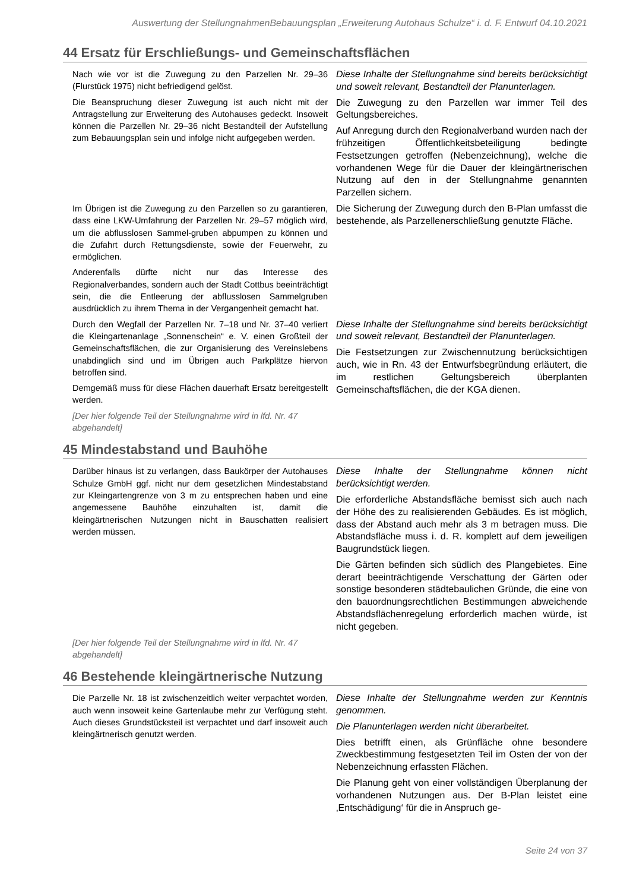Auswertung der StellungnahmenBebauungsplan „Erweiterung Autohaus Schulze“ i. d. F. Entwurf 04.10.2021
44 Ersatz für Erschließungs- und Gemeinschaftsflächen
| Nach wie vor ist die Zuwegung zu den Parzellen Nr. 29–36 (Flurstück 1975) nicht befriedigend gelöst. Die Beanspruchung dieser Zuwegung ist auch nicht mit der Antragstellung zur Erweiterung des Autohauses gedeckt. Insoweit können die Parzellen Nr. 29–36 nicht Bestandteil der Aufstellung zum Bebauungsplan sein und infolge nicht aufgegeben werden. | Diese Inhalte der Stellungnahme sind bereits berücksichtigt und soweit relevant, Bestandteil der Planunterlagen. Die Zuwegung zu den Parzellen war immer Teil des Geltungsbereiches. Auf Anregung durch den Regionalverband wurden nach der frühzeitigen Öffentlichkeitsbeteiligung bedingte Festsetzungen getroffen (Nebenzeichnung), welche die vorhandenen Wege für die Dauer der kleingärtnerischen Nutzung auf den in der Stellungnahme genannten Parzellen sichern. |
| Im Übrigen ist die Zuwegung zu den Parzellen so zu garantieren, dass eine LKW-Umfahrung der Parzellen Nr. 29–57 möglich wird, um die abflusslosen Sammel-gruben abpumpen zu können und die Zufahrt durch Rettungsdienste, sowie der Feuerwehr, zu ermöglichen. Anderenfalls dürfte nicht nur das Interesse des Regionalverbandes, sondern auch der Stadt Cottbus beeinträchtigt sein, die die Entleerung der abflusslosen Sammelgruben ausdrücklich zu ihrem Thema in der Vergangenheit gemacht hat. | Die Sicherung der Zuwegung durch den B-Plan umfasst die bestehende, als Parzellenerschließung genutzte Fläche. |
| Durch den Wegfall der Parzellen Nr. 7–18 und Nr. 37–40 verliert die Kleingartenanlage „Sonnenschein“ e. V. einen Großteil der Gemeinschaftsflächen, die zur Organisierung des Vereinslebens unabdinglich sind und im Übrigen auch Parkplätze hiervon betroffen sind. Demgemäß muss für diese Flächen dauerhaft Ersatz bereitgestellt werden. [Der hier folgende Teil der Stellungnahme wird in lfd. Nr. 47 abgehandelt] | Diese Inhalte der Stellungnahme sind bereits berücksichtigt und soweit relevant, Bestandteil der Planunterlagen. Die Festsetzungen zur Zwischennutzung berücksichtigen auch, wie in Rn. 43 der Entwurfsbegründung erläutert, die im restlichen Geltungsbereich überplanten Gemeinschaftsflächen, die der KGA dienen. |
45 Mindestabstand und Bauhöhe
| Darüber hinaus ist zu verlangen, dass Baukörper der Autohauses Schulze GmbH ggf. nicht nur dem gesetzlichen Mindestabstand zur Kleingartengrenze von 3 m zu entsprechen haben und eine angemessene Bauhöhe einzuhalten ist, damit die kleingärtnerischen Nutzungen nicht in Bauschatten realisiert werden müssen. | Diese Inhalte der Stellungnahme können nicht berücksichtigt werden. Die erforderliche Abstandsfläche bemisst sich auch nach der Höhe des zu realisierenden Gebäudes. Es ist möglich, dass der Abstand auch mehr als 3 m betragen muss. Die Abstandsfläche muss i. d. R. komplett auf dem jeweiligen Baugrundstück liegen. Die Gärten befinden sich südlich des Plangebietes. Eine derart beeinträchtigende Verschattung der Gärten oder sonstige besonderen städtebaulichen Gründe, die eine von den bauordnungsrechtlichen Bestimmungen abweichende Abstandsflächenregelung erforderlich machen würde, ist nicht gegeben. |
| [Der hier folgende Teil der Stellungnahme wird in lfd. Nr. 47 abgehandelt] | |
46 Bestehende kleingärtnerische Nutzung
| Die Parzelle Nr. 18 ist zwischenzeitlich weiter verpachtet worden, auch wenn insoweit keine Gartenlaube mehr zur Verfügung steht. Auch dieses Grundstücksteil ist verpachtet und darf insoweit auch kleingärtnerisch genutzt werden. | Diese Inhalte der Stellungnahme werden zur Kenntnis genommen. Die Planunterlagen werden nicht überarbeitet. Dies betrifft einen, als Grünfläche ohne besondere Zweckbestimmung festgesetzten Teil im Osten der von der Nebenzeichnung erfassten Flächen. Die Planung geht von einer vollständigen Überplanung der vorhandenen Nutzungen aus. Der B-Plan leistet eine ‚Entschädigung‘ für die in Anspruch ge- |
Seite 24 von 37